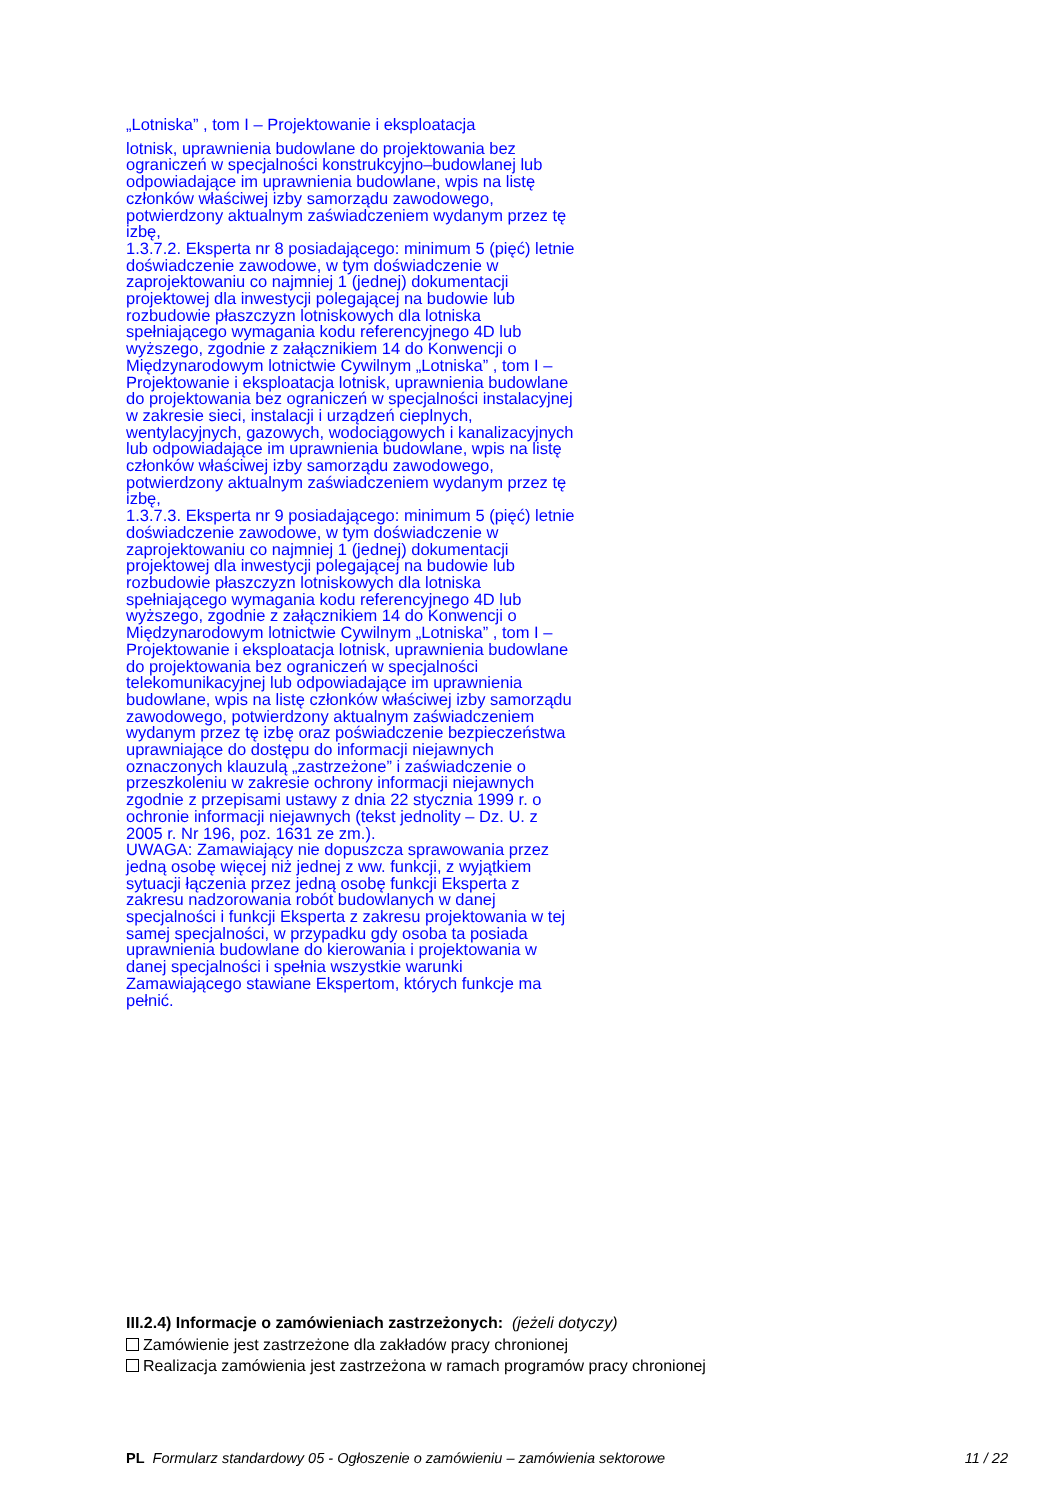„Lotniska” , tom I – Projektowanie i eksploatacja
lotnisk, uprawnienia budowlane do projektowania bez ograniczeń w specjalności konstrukcyjno–budowlanej lub odpowiadające im uprawnienia budowlane, wpis na listę członków właściwej izby samorządu zawodowego, potwierdzony aktualnym zaświadczeniem wydanym przez tę izbę,
1.3.7.2. Eksperta nr 8 posiadającego: minimum 5 (pięć) letnie doświadczenie zawodowe, w tym doświadczenie w zaprojektowaniu co najmniej 1 (jednej) dokumentacji projektowej dla inwestycji polegającej na budowie lub rozbudowie płaszczyzn lotniskowych dla lotniska spełniającego wymagania kodu referencyjnego 4D lub wyższego, zgodnie z załącznikiem 14 do Konwencji o Międzynarodowym lotnictwie Cywilnym „Lotniska” , tom I – Projektowanie i eksploatacja lotnisk, uprawnienia budowlane do projektowania bez ograniczeń w specjalności instalacyjnej w zakresie sieci, instalacji i urządzeń cieplnych, wentylacyjnych, gazowych, wodociągowych i kanalizacyjnych lub odpowiadające im uprawnienia budowlane, wpis na listę członków właściwej izby samorządu zawodowego, potwierdzony aktualnym zaświadczeniem wydanym przez tę izbę,
1.3.7.3. Eksperta nr 9 posiadającego: minimum 5 (pięć) letnie doświadczenie zawodowe, w tym doświadczenie w zaprojektowaniu co najmniej 1 (jednej) dokumentacji projektowej dla inwestycji polegającej na budowie lub rozbudowie płaszczyzn lotniskowych dla lotniska spełniającego wymagania kodu referencyjnego 4D lub wyższego, zgodnie z załącznikiem 14 do Konwencji o Międzynarodowym lotnictwie Cywilnym „Lotniska” , tom I – Projektowanie i eksploatacja lotnisk, uprawnienia budowlane do projektowania bez ograniczeń w specjalności telekomunikacyjnej lub odpowiadające im uprawnienia budowlane, wpis na listę członków właściwej izby samorządu zawodowego, potwierdzony aktualnym zaświadczeniem wydanym przez tę izbę oraz poświadczenie bezpieczeństwa uprawniające do dostępu do informacji niejawnych oznaczonych klauzulą „zastrzeżone” i zaświadczenie o przeszkoleniu w zakresie ochrony informacji niejawnych zgodnie z przepisami ustawy z dnia 22 stycznia 1999 r. o ochronie informacji niejawnych (tekst jednolity – Dz. U. z 2005 r. Nr 196, poz. 1631 ze zm.).
UWAGA: Zamawiający nie dopuszcza sprawowania przez jedną osobę więcej niż jednej z ww. funkcji, z wyjątkiem sytuacji łączenia przez jedną osobę funkcji Eksperta z zakresu nadzorowania robót budowlanych w danej specjalności i funkcji Eksperta z zakresu projektowania w tej samej specjalności, w przypadku gdy osoba ta posiada uprawnienia budowlane do kierowania i projektowania w danej specjalności i spełnia wszystkie warunki Zamawiającego stawiane Ekspertom, których funkcje ma pełnić.
III.2.4) Informacje o zamówieniach zastrzeżonych: (jeżeli dotyczy)
Zamówienie jest zastrzeżone dla zakładów pracy chronionej
Realizacja zamówienia jest zastrzeżona w ramach programów pracy chronionej
PL Formularz standardowy 05 - Ogłoszenie o zamówieniu – zamówienia sektorowe 11 / 22